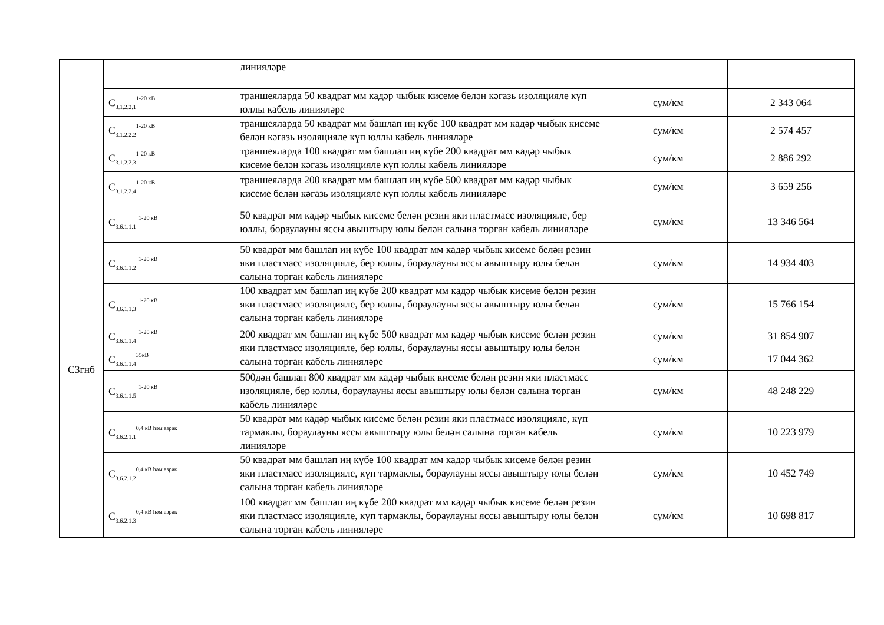| | | линияләре | | |
| | C<sub>3.1.2.2.1</sub><sup>1-20 кВ</sup> | траншеяларда 50 квадрат мм кадәр чыбык кисеме белән кәгазь изоляцияле күп юллы кабель линияләре | сум/км | 2 343 064 |
| | C<sub>3.1.2.2.2</sub><sup>1-20 кВ</sup> | траншеяларда 50 квадрат мм башлап иң күбе 100 квадрат мм кадәр чыбык кисеме белән кәгазь изоляцияле күп юллы кабель линияләре | сум/км | 2 574 457 |
| | C<sub>3.1.2.2.3</sub><sup>1-20 кВ</sup> | траншеяларда 100 квадрат мм башлап иң күбе 200 квадрат мм кадәр чыбык кисеме белән кәгазь изоляцияле күп юллы кабель линияләре | сум/км | 2 886 292 |
| | C<sub>3.1.2.2.4</sub><sup>1-20 кВ</sup> | траншеяларда 200 квадрат мм башлап иң күбе 500 квадрат мм кадәр чыбык кисеме белән кәгазь изоляцияле күп юллы кабель линияләре | сум/км | 3 659 256 |
| C3гнб | C<sub>3.6.1.1.1</sub> <sup>1-20 кВ</sup> | 50 квадрат мм кадәр чыбык кисеме белән резин яки пластмасс изоляцияле, бер юллы, бораулауны яссы авыштыру юлы белән салына торган кабель линияләре | сум/км | 13 346 564 |
| | C<sub>3.6.1.1.2</sub> <sup>1-20 кВ</sup> | 50 квадрат мм башлап иң күбе 100 квадрат мм кадәр чыбык кисеме белән резин яки пластмасс изоляцияле, бер юллы, бораулауны яссы авыштыру юлы белән салына торган кабель линияләре | сум/км | 14 934 403 |
| | C<sub>3.6.1.1.3</sub> <sup>1-20 кВ</sup> | 100 квадрат мм башлап иң күбе 200 квадрат мм кадәр чыбык кисеме белән резин яки пластмасс изоляцияле, бер юллы, бораулауны яссы авыштыру юлы белән салына торган кабель линияләре | сум/км | 15 766 154 |
| | C<sub>3.6.1.1.4</sub> <sup>1-20 кВ</sup> | 200 квадрат мм башлап иң күбе 500 квадрат мм кадәр чыбык кисеме белән резин яки пластмасс изоляцияле, бер юллы, бораулауны яссы авыштыру юлы белән салына торган кабель линияләре | сум/км | 31 854 907 |
| | C<sub>3.6.1.1.4</sub><sup>35кВ</sup> | | сум/км | 17 044 362 |
| | C<sub>3.6.1.1.5</sub> <sup>1-20 кВ</sup> | 500дән башлап 800 квадрат мм кадәр чыбык кисеме белән резин яки пластмасс изоляцияле, бер юллы, бораулауны яссы авыштыру юлы белән салына торган кабель линияләре | сум/км | 48 248 229 |
| | C<sub>3.6.2.1.1</sub><sup>0,4 кВ һәм азрак</sup> | 50 квадрат мм кадәр чыбык кисеме белән резин яки пластмасс изоляцияле, күп тармаклы, бораулауны яссы авыштыру юлы белән салына торган кабель линияләре | сум/км | 10 223 979 |
| | C<sub>3.6.2.1.2</sub><sup>0,4 кВ һәм азрак</sup> | 50 квадрат мм башлап иң күбе 100 квадрат мм кадәр чыбык кисеме белән резин яки пластмасс изоляцияле, күп тармаклы, бораулауны яссы авыштыру юлы белән салына торган кабель линияләре | сум/км | 10 452 749 |
| | C<sub>3.6.2.1.3</sub><sup>0,4 кВ һәм азрак</sup> | 100 квадрат мм башлап иң күбе 200 квадрат мм кадәр чыбык кисеме белән резин яки пластмасс изоляцияле, күп тармаклы, бораулауны яссы авыштыру юлы белән салына торган кабель линияләре | сум/км | 10 698 817 |